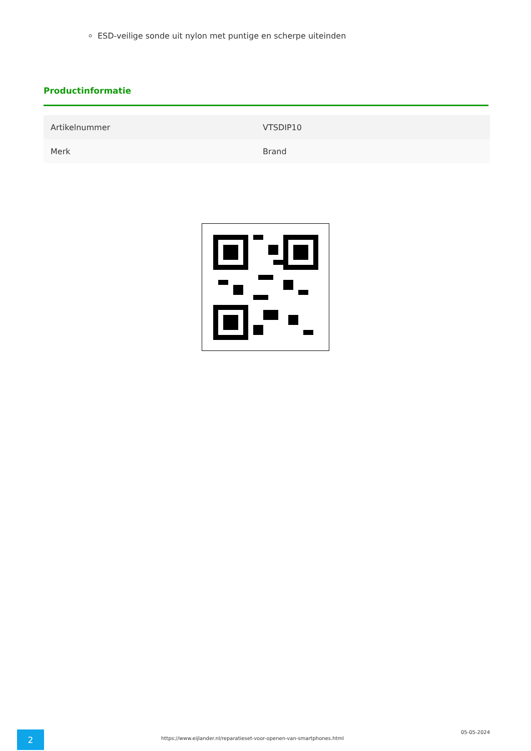ESD-veilige sonde uit nylon met puntige en scherpe uiteinden
Productinformatie
| Artikelnummer | VTSDIP10 |
| Merk | Brand |
2
https://www.eijlander.nl/reparatieset-voor-openen-van-smartphones.html
05-05-2024